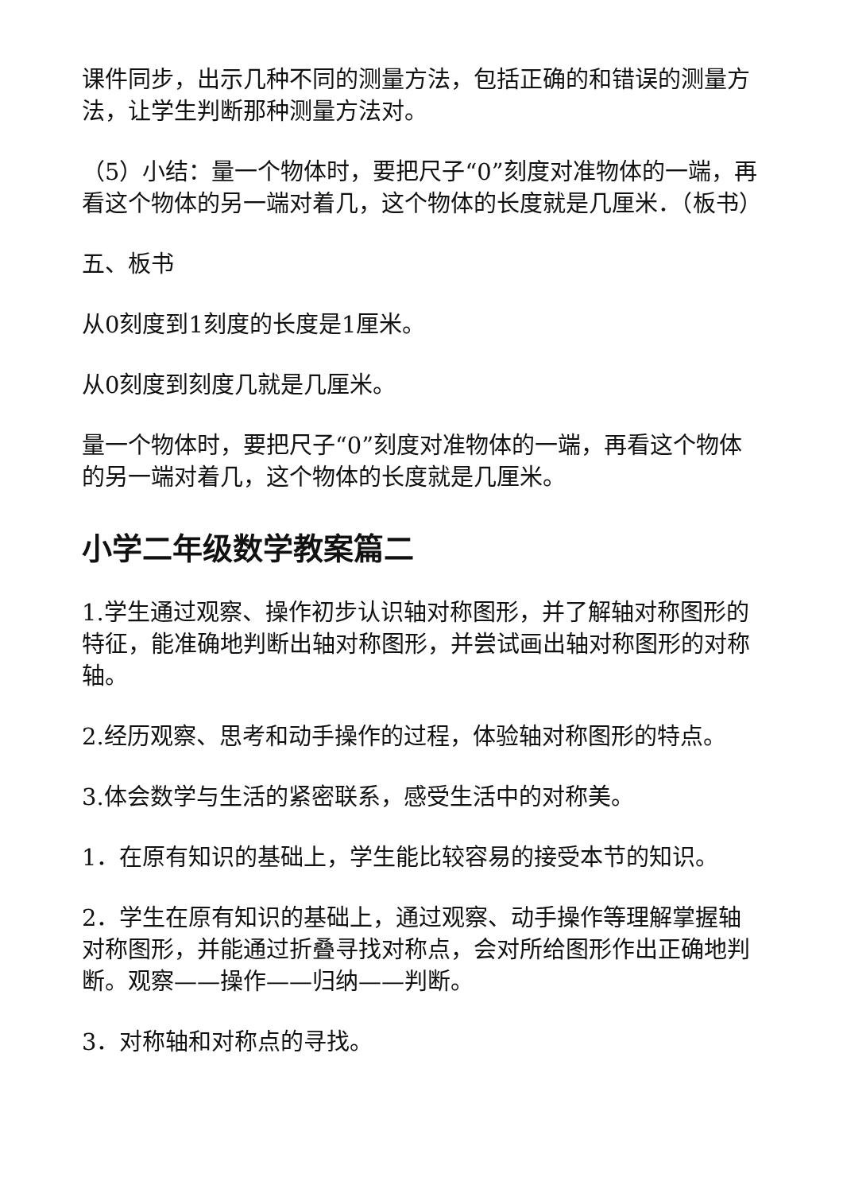课件同步，出示几种不同的测量方法，包括正确的和错误的测量方法，让学生判断那种测量方法对。
（5）小结：量一个物体时，要把尺子“0”刻度对准物体的一端，再看这个物体的另一端对着几，这个物体的长度就是几厘米．（板书）
五、板书
从0刻度到1刻度的长度是1厘米。
从0刻度到刻度几就是几厘米。
量一个物体时，要把尺子“0”刻度对准物体的一端，再看这个物体的另一端对着几，这个物体的长度就是几厘米。
小学二年级数学教案篇二
1.学生通过观察、操作初步认识轴对称图形，并了解轴对称图形的特征，能准确地判断出轴对称图形，并尝试画出轴对称图形的对称轴。
2.经历观察、思考和动手操作的过程，体验轴对称图形的特点。
3.体会数学与生活的紧密联系，感受生活中的对称美。
1．在原有知识的基础上，学生能比较容易的接受本节的知识。
2．学生在原有知识的基础上，通过观察、动手操作等理解掌握轴对称图形，并能通过折叠寻找对称点，会对所给图形作出正确地判断。观察——操作——归纳——判断。
3．对称轴和对称点的寻找。